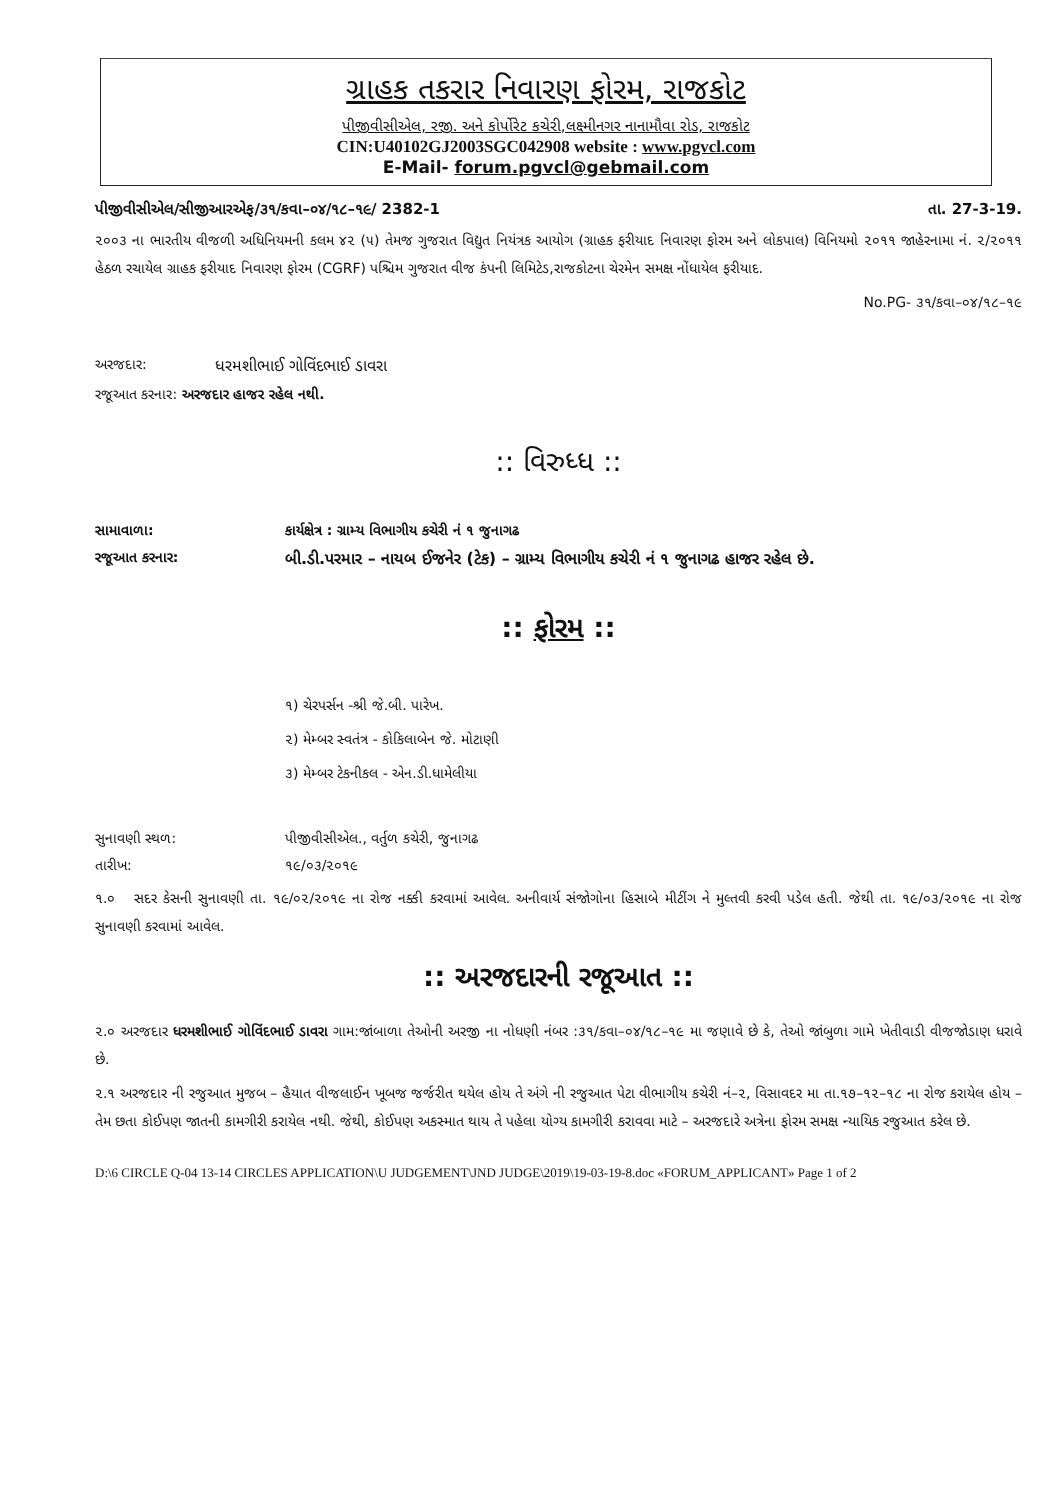ગ્રાહક તકરાર નિવારણ ફોરમ, રાજકોટ
પીજીવીસીએલ, રજી. અને કોર્પોરેટ કચેરી,લક્ષ્મીનગર નાનામૌવા રોડ, રાજકોટ
CIN:U40102GJ2003SGC042908 website : www.pgvcl.com
E-Mail- forum.pgvcl@gebmail.com
પીજીવીસીએલ/સીજીઆરએફ/૩૧/કવા–૦૪/૧૮–૧૯/ 2382-1 તા. 27-3-19.
૨૦૦૩ ના ભારતીય વીજળી અધિનિયમની કલમ ૪૨ (૫) તેમજ ગુજરાત વિદ્યુત નિયંત્રક આયોગ (ગ્રાહક ફરીયાદ નિવારણ ફોરમ અને લોકપાલ) વિનિયમો ૨૦૧૧ જાહેરનામા નં. ૨/૨૦૧૧ હેઠળ રચાયેલ ગ્રાહક ફરીયાદ નિવારણ ફોરમ (CGRF) પશ્ચિમ ગુજરાત વીજ કંપની લિમિટેડ,રાજકોટના ચેરમેન સમક્ષ નોંધાયેલ ફરીયાદ.
No.PG- ૩૧/કવા–૦૪/૧૮–૧૯
અરજદાર: ધરમશીભાઈ ગોવિંદભાઈ ડાવરા
રજૂઆત કરનાર: અરજદાર હાજર રહેલ નથી.
:: વિરુધ્ધ ::
સામાવાળા: કાર્યક્ષેત્ર : ગ્રામ્ય વિભાગીય કચેરી નં ૧ જુનાગઢ
રજૂઆત કરનાર: બી.ડી.પરમાર – નાયબ ઈજનેર (ટેક) – ગ્રામ્ય વિભાગીય કચેરી નં ૧ જુનાગઢ હાજર રહેલ છે.
:: ફોરમ ::
૧) ચેરપર્સન -શ્રી જે.બી. પારેખ.
૨) મેમ્બર સ્વતંત્ર - કોકિલાબેન જે. મોટાણી
૩) મેમ્બર ટેકનીકલ - એન.ડી.ધામેલીયા
સુનાવણી સ્થળ: પીજીવીસીએલ., વર્તુળ કચેરી, જુનાગઢ
તારીખ: ૧૯/૦૩/૨૦૧૯
૧.૦ સદર કેસની સુનાવણી તા. ૧૯/૦૨/૨૦૧૯ ના રોજ નક્કી કરવામાં આવેલ. અનીવાર્ય સંજોગોના હિસાબે મીટીંગ ને મુલ્તવી કરવી પડેલ હતી. જેથી તા. ૧૯/૦૩/૨૦૧૯ ના રોજ સુનાવણી કરવામાં આવેલ.
:: અરજદારની રજૂઆત ::
૨.૦ અરજદાર ધરમશીભાઈ ગોવિંદભાઈ ડાવરા ગામ:જાંબાળા તેઓની અરજી ના નોધણી નંબર :૩૧/કવા–૦૪/૧૮–૧૯ મા જણાવે છે કે, તેઓ જાંબુળા ગામે ખેતીવાડી વીજજોડાણ ધરાવે છે.
૨.૧ અરજદાર ની રજુઆત મુજબ – હૈયાત વીજલાઈન ખૂબજ જર્જરીત થયેલ હોય તે અંગે ની રજુઆત પેટા વીભાગીય કચેરી નં–૨, વિસાવદર મા તા.૧૭–૧૨–૧૮ ના રોજ કરાયેલ હોય – તેમ છતા કોઈપણ જાતની કામગીરી કરાયેલ નથી. જેથી, કોઈપણ અકસ્માત થાય તે પહેલા યોગ્ય કામગીરી કરાવવા માટે – અરજદારે અત્રેના ફોરમ સમક્ષ ન્યાયિક રજુઆત કરેલ છે.
D:\6 CIRCLE Q-04 13-14 CIRCLES APPLICATION\U JUDGEMENT\JND JUDGE\2019\19-03-19-8.doc «FORUM_APPLICANT» Page 1 of 2